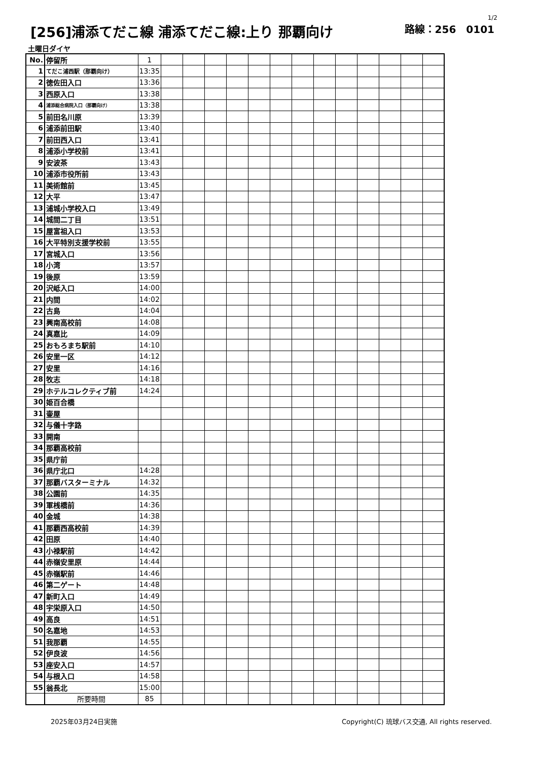1/2
[256]浦添てだこ線 浦添てだこ線:上り 那覇向け 路線：256　0101
土曜日ダイヤ
| No. | 停留所 | 1 | | | | | | | | | | | | | |
| 1 | てだこ浦西駅（那覇向け） | 13:35 | | | | | | | | | | | | | |
| 2 | 徳佐田入口 | 13:36 | | | | | | | | | | | | | |
| 3 | 西原入口 | 13:38 | | | | | | | | | | | | | |
| 4 | 浦添総合病院入口（那覇向け） | 13:38 | | | | | | | | | | | | | |
| 5 | 前田名川原 | 13:39 | | | | | | | | | | | | | |
| 6 | 浦添前田駅 | 13:40 | | | | | | | | | | | | | |
| 7 | 前田西入口 | 13:41 | | | | | | | | | | | | | |
| 8 | 浦添小学校前 | 13:41 | | | | | | | | | | | | | |
| 9 | 安波茶 | 13:43 | | | | | | | | | | | | | |
| 10 | 浦添市役所前 | 13:43 | | | | | | | | | | | | | |
| 11 | 美術館前 | 13:45 | | | | | | | | | | | | | |
| 12 | 大平 | 13:47 | | | | | | | | | | | | | |
| 13 | 浦城小学校入口 | 13:49 | | | | | | | | | | | | | |
| 14 | 城間二丁目 | 13:51 | | | | | | | | | | | | | |
| 15 | 屋富祖入口 | 13:53 | | | | | | | | | | | | | |
| 16 | 大平特別支援学校前 | 13:55 | | | | | | | | | | | | | |
| 17 | 宮城入口 | 13:56 | | | | | | | | | | | | | |
| 18 | 小湾 | 13:57 | | | | | | | | | | | | | |
| 19 | 後原 | 13:59 | | | | | | | | | | | | | |
| 20 | 沢岻入口 | 14:00 | | | | | | | | | | | | | |
| 21 | 内間 | 14:02 | | | | | | | | | | | | | |
| 22 | 古島 | 14:04 | | | | | | | | | | | | | |
| 23 | 興南高校前 | 14:08 | | | | | | | | | | | | | |
| 24 | 真嘉比 | 14:09 | | | | | | | | | | | | | |
| 25 | おもろまち駅前 | 14:10 | | | | | | | | | | | | | |
| 26 | 安里一区 | 14:12 | | | | | | | | | | | | | |
| 27 | 安里 | 14:16 | | | | | | | | | | | | | |
| 28 | 牧志 | 14:18 | | | | | | | | | | | | | |
| 29 | ホテルコレクティブ前 | 14:24 | | | | | | | | | | | | | |
| 30 | 姫百合橋 | | | | | | | | | | | | | | |
| 31 | 壷屋 | | | | | | | | | | | | | | |
| 32 | 与儀十字路 | | | | | | | | | | | | | | |
| 33 | 開南 | | | | | | | | | | | | | | |
| 34 | 那覇高校前 | | | | | | | | | | | | | | |
| 35 | 県庁前 | | | | | | | | | | | | | | |
| 36 | 県庁北口 | 14:28 | | | | | | | | | | | | | |
| 37 | 那覇バスターミナル | 14:32 | | | | | | | | | | | | | |
| 38 | 公園前 | 14:35 | | | | | | | | | | | | | |
| 39 | 軍桟橋前 | 14:36 | | | | | | | | | | | | | |
| 40 | 金城 | 14:38 | | | | | | | | | | | | | |
| 41 | 那覇西高校前 | 14:39 | | | | | | | | | | | | | |
| 42 | 田原 | 14:40 | | | | | | | | | | | | | |
| 43 | 小禄駅前 | 14:42 | | | | | | | | | | | | | |
| 44 | 赤嶺安里原 | 14:44 | | | | | | | | | | | | | |
| 45 | 赤嶺駅前 | 14:46 | | | | | | | | | | | | | |
| 46 | 第二ゲート | 14:48 | | | | | | | | | | | | | |
| 47 | 新町入口 | 14:49 | | | | | | | | | | | | | |
| 48 | 宇栄原入口 | 14:50 | | | | | | | | | | | | | |
| 49 | 高良 | 14:51 | | | | | | | | | | | | | |
| 50 | 名嘉地 | 14:53 | | | | | | | | | | | | | |
| 51 | 我那覇 | 14:55 | | | | | | | | | | | | | |
| 52 | 伊良波 | 14:56 | | | | | | | | | | | | | |
| 53 | 座安入口 | 14:57 | | | | | | | | | | | | | |
| 54 | 与根入口 | 14:58 | | | | | | | | | | | | | |
| 55 | 翁長北 | 15:00 | | | | | | | | | | | | | |
| | 所要時間 | 85 | | | | | | | | | | | | | |
2025年03月24日実施 Copyright(C) 琉球バス交通, All rights reserved.